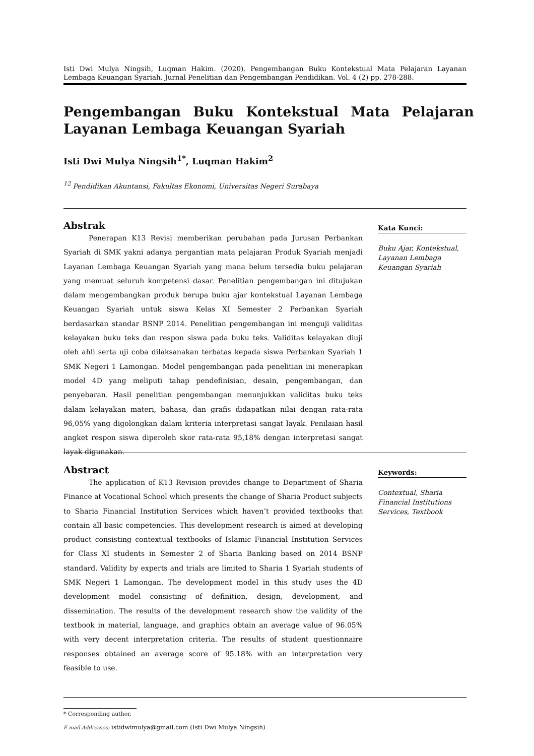Isti Dwi Mulya Ningsih, Luqman Hakim. (2020). Pengembangan Buku Kontekstual Mata Pelajaran Layanan Lembaga Keuangan Syariah. Jurnal Penelitian dan Pengembangan Pendidikan. Vol. 4 (2) pp. 278-288.
Pengembangan Buku Kontekstual Mata Pelajaran Layanan Lembaga Keuangan Syariah
Isti Dwi Mulya Ningsih<sup>1*</sup>, Luqman Hakim<sup>2</sup>
<sup>12</sup> Pendidikan Akuntansi, Fakultas Ekonomi, Universitas Negeri Surabaya
Abstrak
Penerapan K13 Revisi memberikan perubahan pada Jurusan Perbankan Syariah di SMK yakni adanya pergantian mata pelajaran Produk Syariah menjadi Layanan Lembaga Keuangan Syariah yang mana belum tersedia buku pelajaran yang memuat seluruh kompetensi dasar. Penelitian pengembangan ini ditujukan dalam mengembangkan produk berupa buku ajar kontekstual Layanan Lembaga Keuangan Syariah untuk siswa Kelas XI Semester 2 Perbankan Syariah berdasarkan standar BSNP 2014. Penelitian pengembangan ini menguji validitas kelayakan buku teks dan respon siswa pada buku teks. Validitas kelayakan diuji oleh ahli serta uji coba dilaksanakan terbatas kepada siswa Perbankan Syariah 1 SMK Negeri 1 Lamongan. Model pengembangan pada penelitian ini menerapkan model 4D yang meliputi tahap pendefinisian, desain, pengembangan, dan penyebaran. Hasil penelitian pengembangan menunjukkan validitas buku teks dalam kelayakan materi, bahasa, dan grafis didapatkan nilai dengan rata-rata 96,05% yang digolongkan dalam kriteria interpretasi sangat layak. Penilaian hasil angket respon siswa diperoleh skor rata-rata 95,18% dengan interpretasi sangat layak digunakan.
Kata Kunci:
Buku Ajar, Kontekstual, Layanan Lembaga Keuangan Syariah
Abstract
The application of K13 Revision provides change to Department of Sharia Finance at Vocational School which presents the change of Sharia Product subjects to Sharia Financial Institution Services which haven’t provided textbooks that contain all basic competencies. This development research is aimed at developing product consisting contextual textbooks of Islamic Financial Institution Services for Class XI students in Semester 2 of Sharia Banking based on 2014 BSNP standard. Validity by experts and trials are limited to Sharia 1 Syariah students of SMK Negeri 1 Lamongan. The development model in this study uses the 4D development model consisting of definition, design, development, and dissemination. The results of the development research show the validity of the textbook in material, language, and graphics obtain an average value of 96.05% with very decent interpretation criteria. The results of student questionnaire responses obtained an average score of 95.18% with an interpretation very feasible to use.
Keywords:
Contextual, Sharia Financial Institutions Services, Textbook
* Corresponding author.
E-mail Addresses: istidwimulya@gmail.com (Isti Dwi Mulya Ningsih)